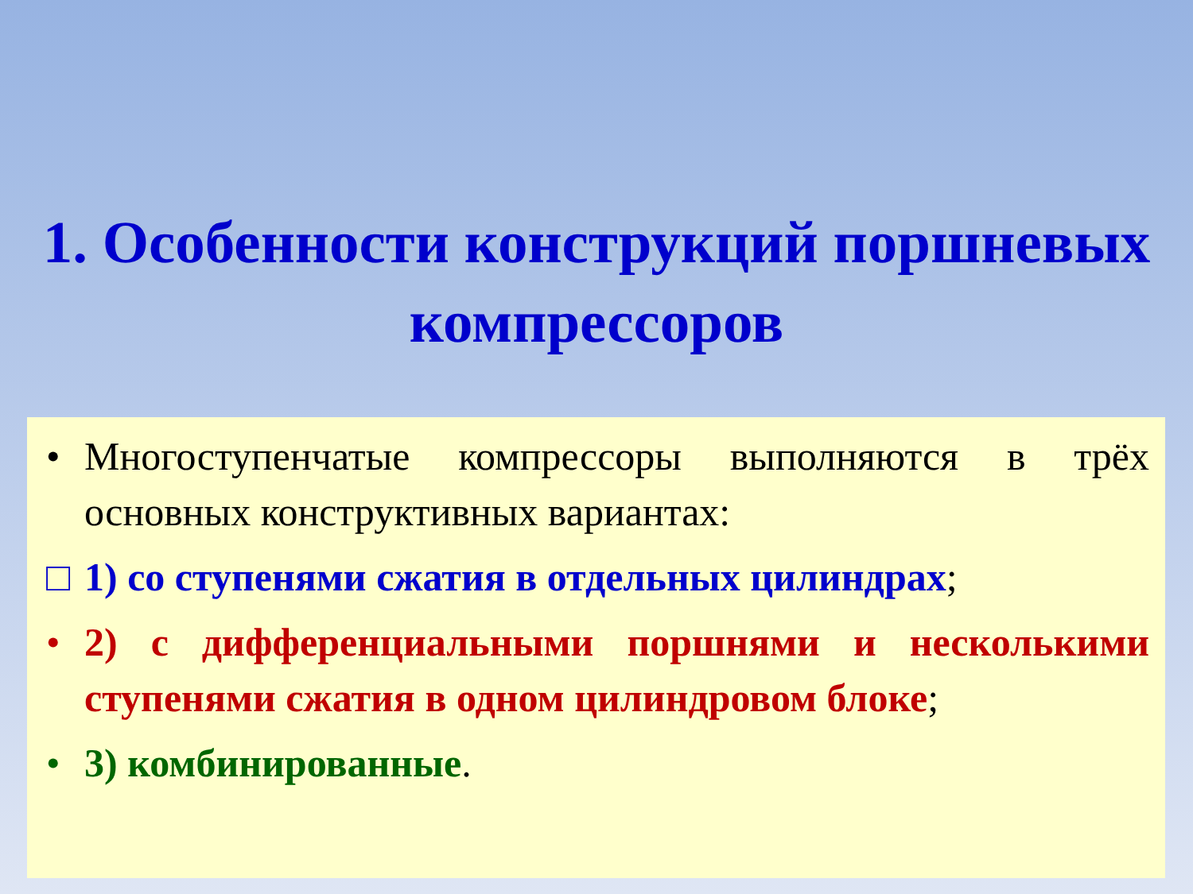1. Особенности конструкций поршневых компрессоров
• Многоступенчатые компрессоры выполняются в трёх основных конструктивных вариантах:
□ 1) со ступенями сжатия в отдельных цилиндрах;
• 2) с дифференциальными поршнями и несколькими ступенями сжатия в одном цилиндровом блоке;
• 3) комбинированные.